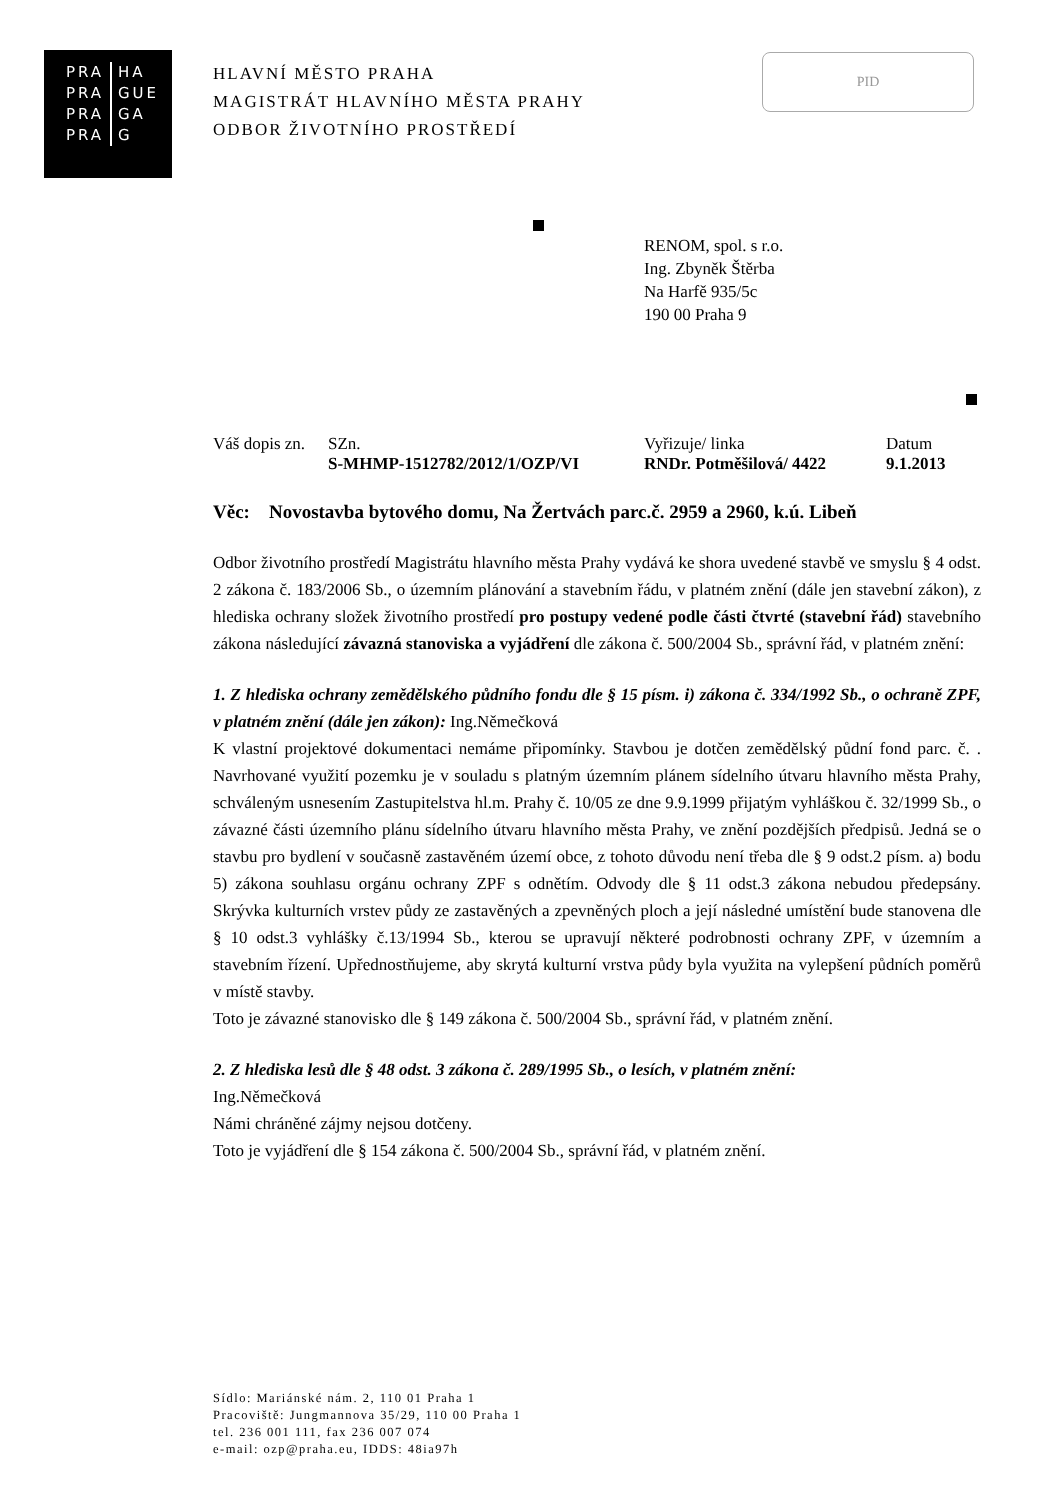PRA HA
PRA GUE
PRA GA
PRA G
HLAVNÍ MĚSTO PRAHA
MAGISTRÁT HLAVNÍHO MĚSTA PRAHY
ODBOR ŽIVOTNÍHO PROSTŘEDÍ
PID
RENOM, spol. s r.o.
Ing. Zbyněk Štěrba
Na Harfě 935/5c
190 00 Praha 9
| Váš dopis zn. | SZn. | Vyřizuje/ linka | Datum |
| | S-MHMP-1512782/2012/1/OZP/VI | RNDr. Potměšilová/ 4422 | 9.1.2013 |
Věc: Novostavba bytového domu, Na Žertvách parc.č. 2959 a 2960, k.ú. Libeň
Odbor životního prostředí Magistrátu hlavního města Prahy vydává ke shora uvedené stavbě ve smyslu § 4 odst. 2 zákona č. 183/2006 Sb., o územním plánování a stavebním řádu, v platném znění (dále jen stavební zákon), z hlediska ochrany složek životního prostředí pro postupy vedené podle části čtvrté (stavební řád) stavebního zákona následující závazná stanoviska a vyjádření dle zákona č. 500/2004 Sb., správní řád, v platném znění:
1. Z hlediska ochrany zemědělského půdního fondu dle § 15 písm. i) zákona č. 334/1992 Sb., o ochraně ZPF, v platném znění (dále jen zákon): Ing.Němečková
K vlastní projektové dokumentaci nemáme připomínky. Stavbou je dotčen zemědělský půdní fond parc. č. . Navrhované využití pozemku je v souladu s platným územním plánem sídelního útvaru hlavního města Prahy, schváleným usnesením Zastupitelstva hl.m. Prahy č. 10/05 ze dne 9.9.1999 přijatým vyhláškou č. 32/1999 Sb., o závazné části územního plánu sídelního útvaru hlavního města Prahy, ve znění pozdějších předpisů. Jedná se o stavbu pro bydlení v současně zastavěném území obce, z tohoto důvodu není třeba dle § 9 odst.2 písm. a) bodu 5) zákona souhlasu orgánu ochrany ZPF s odnětím. Odvody dle § 11 odst.3 zákona nebudou předepsány. Skrývka kulturních vrstev půdy ze zastavěných a zpevněných ploch a její následné umístění bude stanovena dle § 10 odst.3 vyhlášky č.13/1994 Sb., kterou se upravují některé podrobnosti ochrany ZPF, v územním a stavebním řízení. Upřednostňujeme, aby skrytá kulturní vrstva půdy byla využita na vylepšení půdních poměrů v místě stavby.
Toto je závazné stanovisko dle § 149 zákona č. 500/2004 Sb., správní řád, v platném znění.
2. Z hlediska lesů dle § 48 odst. 3 zákona č. 289/1995 Sb., o lesích, v platném znění:
Ing.Němečková
Námi chráněné zájmy nejsou dotčeny.
Toto je vyjádření dle § 154 zákona č. 500/2004 Sb., správní řád, v platném znění.
Sídlo: Mariánské nám. 2, 110 01 Praha 1
Pracoviště: Jungmannova 35/29, 110 00 Praha 1
tel. 236 001 111, fax 236 007 074
e-mail: ozp@praha.eu, IDDS: 48ia97h